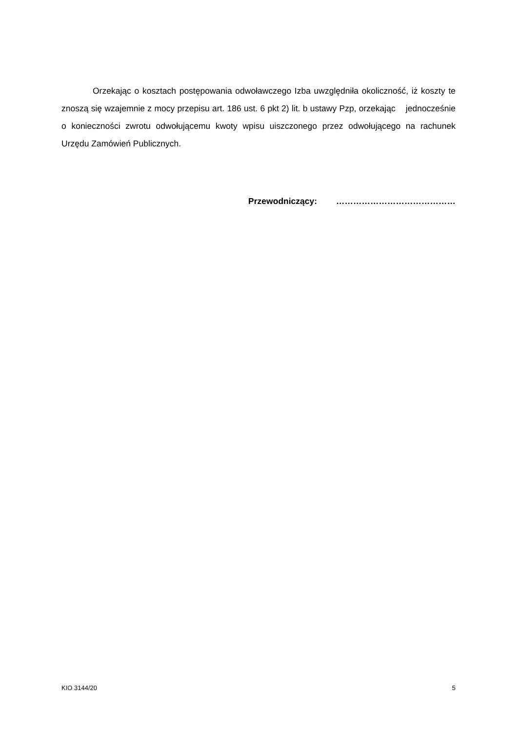Orzekając o kosztach postępowania odwoławczego Izba uwzględniła okoliczność, iż koszty te znoszą się wzajemnie z mocy przepisu art. 186 ust. 6 pkt 2) lit. b ustawy Pzp, orzekając jednocześnie o konieczności zwrotu odwołującemu kwoty wpisu uiszczonego przez odwołującego na rachunek Urzędu Zamówień Publicznych.
Przewodniczący: ……………………………………
KIO 3144/20 5